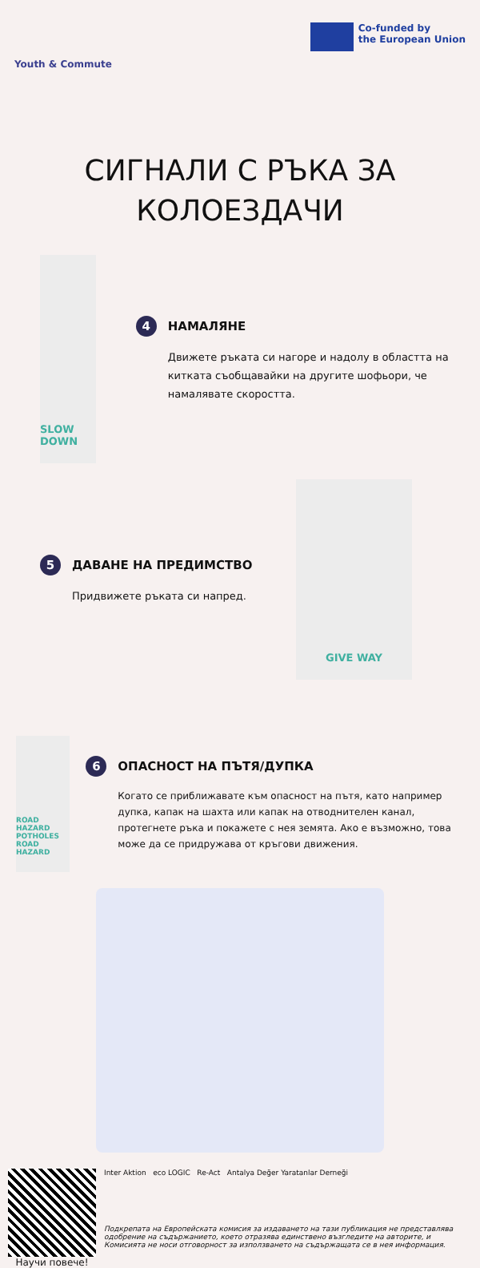Youth & Commute
Co-funded by
the European Union
СИГНАЛИ С РЪКА ЗА
КОЛОЕЗДАЧИ
SLOW DOWN
4 НАМАЛЯНЕ
Движете ръката си нагоре и надолу в областта на китката съобщавайки на другите шофьори, че намалявате скоростта.
5 ДАВАНЕ НА ПРЕДИМСТВО
Придвижете ръката си напред.
GIVE WAY
ROAD HAZARD POTHOLES ROAD HAZARD
6 ОПАСНОСТ НА ПЪТЯ/ДУПКА
Когато се приближавате към опасност на пътя, като например дупка, капак на шахта или капак на отводнителен канал, протегнете ръка и покажете с нея земята. Ако е възможно, това може да се придружава от кръгови движения.
Научи повече!
Inter Aktion eco LOGIC Re-Act Antalya Değer Yaratanlar Derneği
Подкрепата на Европейската комисия за издаването на тази публикация не представлява одобрение на съдържанието, което отразява единствено възгледите на авторите, и Комисията не носи отговорност за използването на съдържащата се в нея информация.